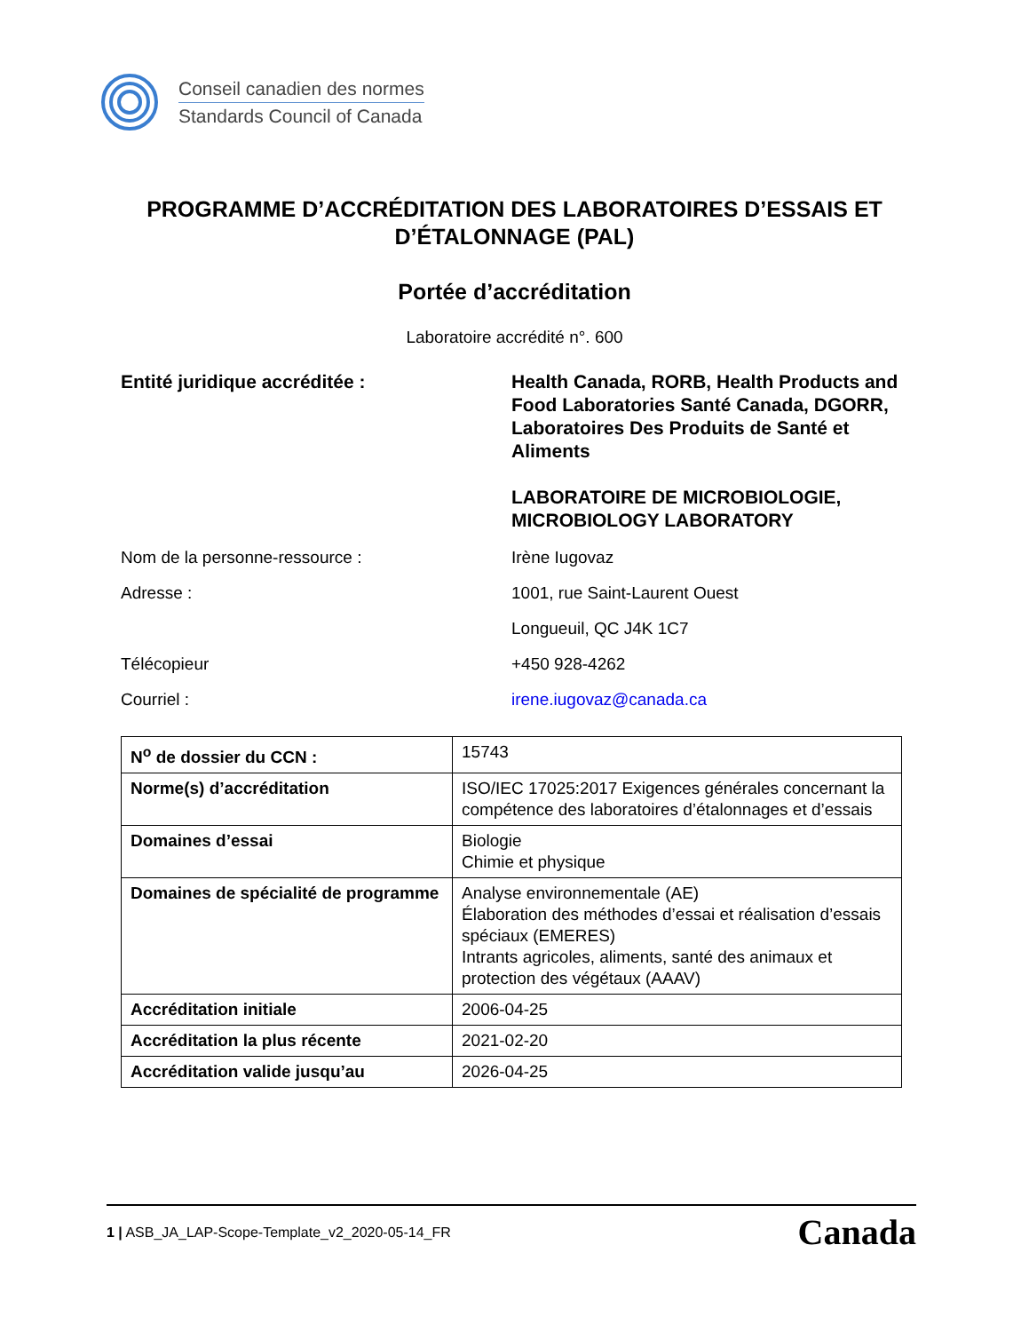Conseil canadien des normes
Standards Council of Canada
PROGRAMME D’ACCRÉDITATION DES LABORATOIRES D’ESSAIS ET D’ÉTALONNAGE (PAL)
Portée d’accréditation
Laboratoire accrédité n°. 600
Entité juridique accréditée : Health Canada, RORB, Health Products and Food Laboratories Santé Canada, DGORR, Laboratoires Des Produits de Santé et Aliments
LABORATOIRE DE MICROBIOLOGIE, MICROBIOLOGY LABORATORY
Nom de la personne-ressource : Irène Iugovaz
Adresse : 1001, rue Saint-Laurent Ouest
Longueuil, QC J4K 1C7
Télécopieur +450 928-4262
Courriel : irene.iugovaz@canada.ca
| N<sup>o</sup> de dossier du CCN : | 15743 |
| Norme(s) d’accréditation | ISO/IEC 17025:2017 Exigences générales concernant la compétence des laboratoires d’étalonnages et d’essais |
| Domaines d’essai | Biologie Chimie et physique |
| Domaines de spécialité de programme | Analyse environnementale (AE) Élaboration des méthodes d’essai et réalisation d’essais spéciaux (EMERES) Intrants agricoles, aliments, santé des animaux et protection des végétaux (AAAV) |
| Accréditation initiale | 2006-04-25 |
| Accréditation la plus récente | 2021-02-20 |
| Accréditation valide jusqu’au | 2026-04-25 |
1 | ASB_JA_LAP-Scope-Template_v2_2020-05-14_FR
Canada